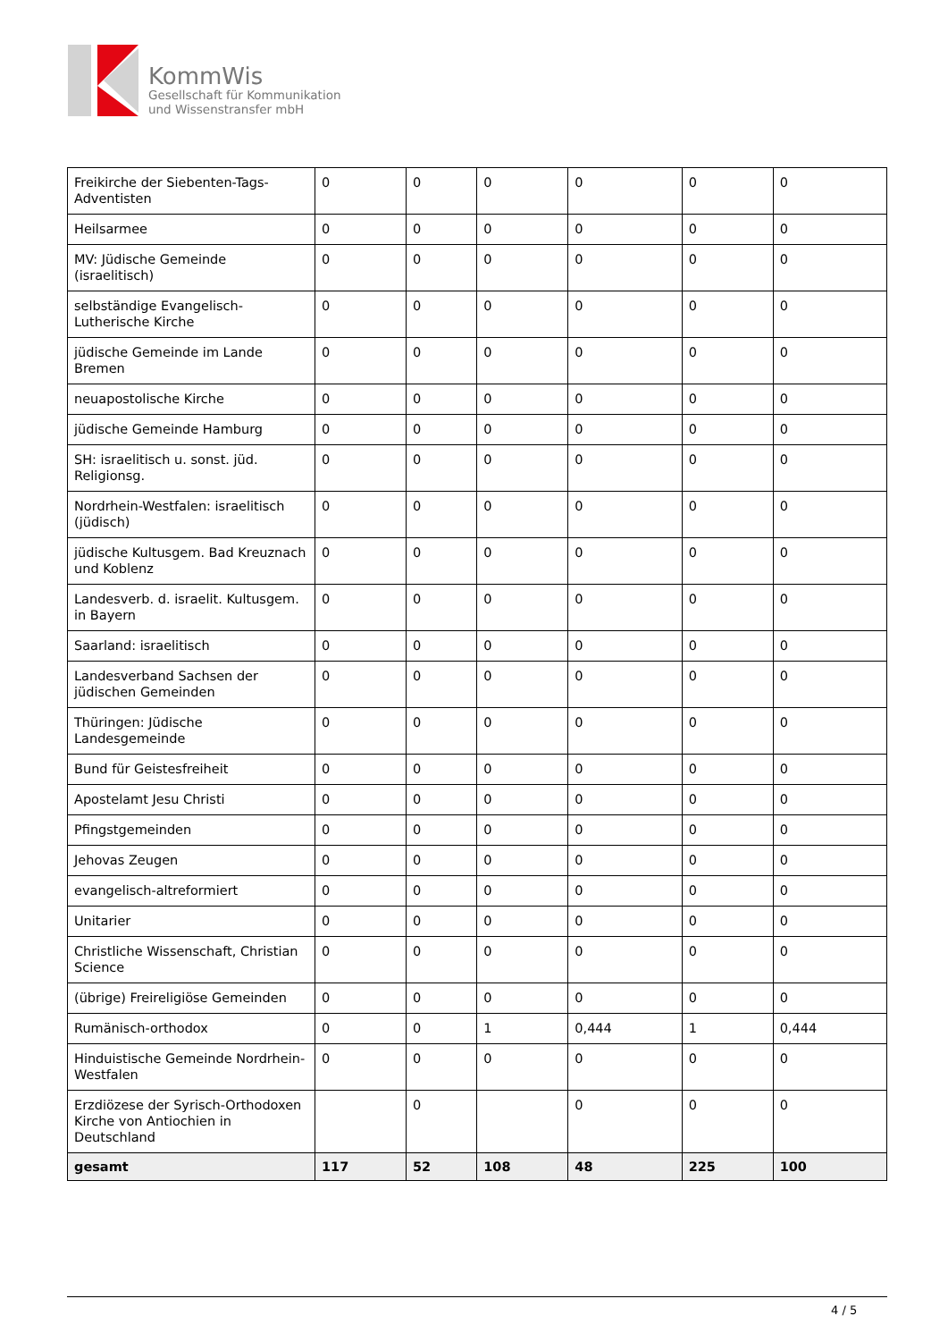KommWis
Gesellschaft für Kommunikation
und Wissenstransfer mbH
| Freikirche der Siebenten-Tags-Adventisten | 0 | 0 | 0 | 0 | 0 | 0 |
| Heilsarmee | 0 | 0 | 0 | 0 | 0 | 0 |
| MV: Jüdische Gemeinde (israelitisch) | 0 | 0 | 0 | 0 | 0 | 0 |
| selbständige Evangelisch-Lutherische Kirche | 0 | 0 | 0 | 0 | 0 | 0 |
| jüdische Gemeinde im Lande Bremen | 0 | 0 | 0 | 0 | 0 | 0 |
| neuapostolische Kirche | 0 | 0 | 0 | 0 | 0 | 0 |
| jüdische Gemeinde Hamburg | 0 | 0 | 0 | 0 | 0 | 0 |
| SH: israelitisch u. sonst. jüd. Religionsg. | 0 | 0 | 0 | 0 | 0 | 0 |
| Nordrhein-Westfalen: israelitisch (jüdisch) | 0 | 0 | 0 | 0 | 0 | 0 |
| jüdische Kultusgem. Bad Kreuznach und Koblenz | 0 | 0 | 0 | 0 | 0 | 0 |
| Landesverb. d. israelit. Kultusgem. in Bayern | 0 | 0 | 0 | 0 | 0 | 0 |
| Saarland: israelitisch | 0 | 0 | 0 | 0 | 0 | 0 |
| Landesverband Sachsen der jüdischen Gemeinden | 0 | 0 | 0 | 0 | 0 | 0 |
| Thüringen: Jüdische Landesgemeinde | 0 | 0 | 0 | 0 | 0 | 0 |
| Bund für Geistesfreiheit | 0 | 0 | 0 | 0 | 0 | 0 |
| Apostelamt Jesu Christi | 0 | 0 | 0 | 0 | 0 | 0 |
| Pfingstgemeinden | 0 | 0 | 0 | 0 | 0 | 0 |
| Jehovas Zeugen | 0 | 0 | 0 | 0 | 0 | 0 |
| evangelisch-altreformiert | 0 | 0 | 0 | 0 | 0 | 0 |
| Unitarier | 0 | 0 | 0 | 0 | 0 | 0 |
| Christliche Wissenschaft, Christian Science | 0 | 0 | 0 | 0 | 0 | 0 |
| (übrige) Freireligiöse Gemeinden | 0 | 0 | 0 | 0 | 0 | 0 |
| Rumänisch-orthodox | 0 | 0 | 1 | 0,444 | 1 | 0,444 |
| Hinduistische Gemeinde Nordrhein-Westfalen | 0 | 0 | 0 | 0 | 0 | 0 |
| Erzdiözese der Syrisch-Orthodoxen Kirche von Antiochien in Deutschland | | 0 | | 0 | 0 | 0 |
| gesamt | 117 | 52 | 108 | 48 | 225 | 100 |
4 / 5